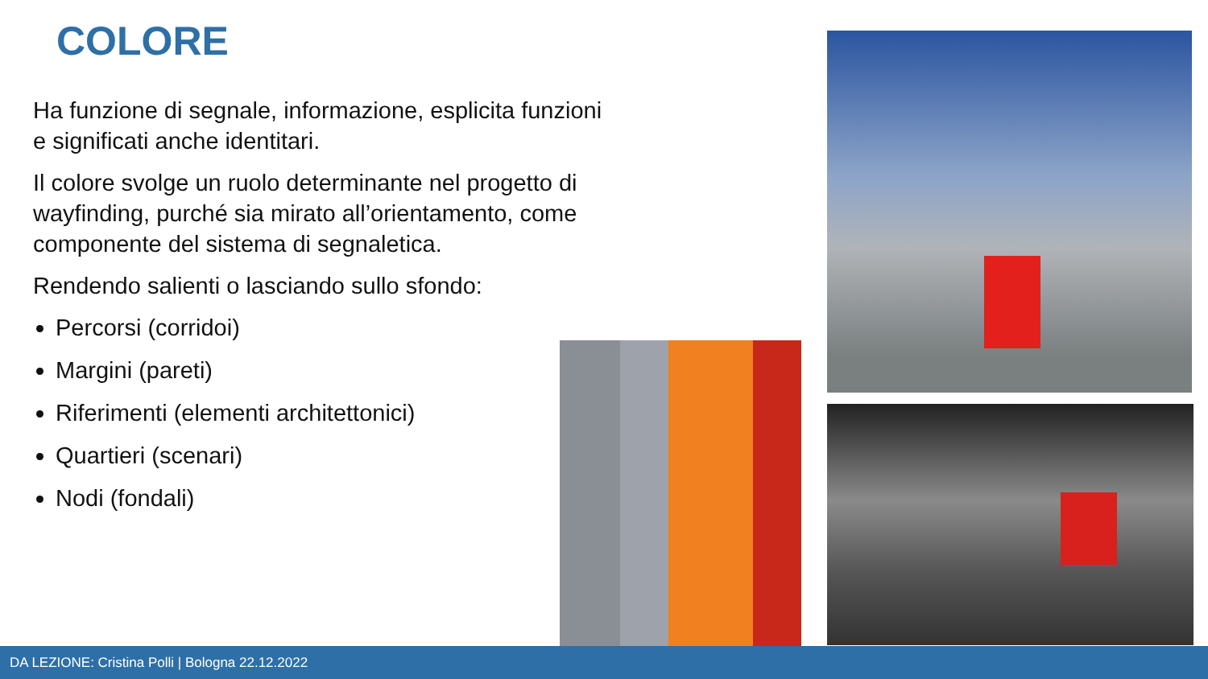COLORE
Ha funzione di segnale, informazione, esplicita funzioni e significati anche identitari.
Il colore svolge un ruolo determinante nel progetto di wayfinding, purché sia mirato all’orientamento, come componente del sistema di segnaletica.
Rendendo salienti o lasciando sullo sfondo:
Percorsi (corridoi)
Margini (pareti)
Riferimenti (elementi architettonici)
Quartieri (scenari)
Nodi (fondali)
DA LEZIONE: Cristina Polli | Bologna 22.12.2022